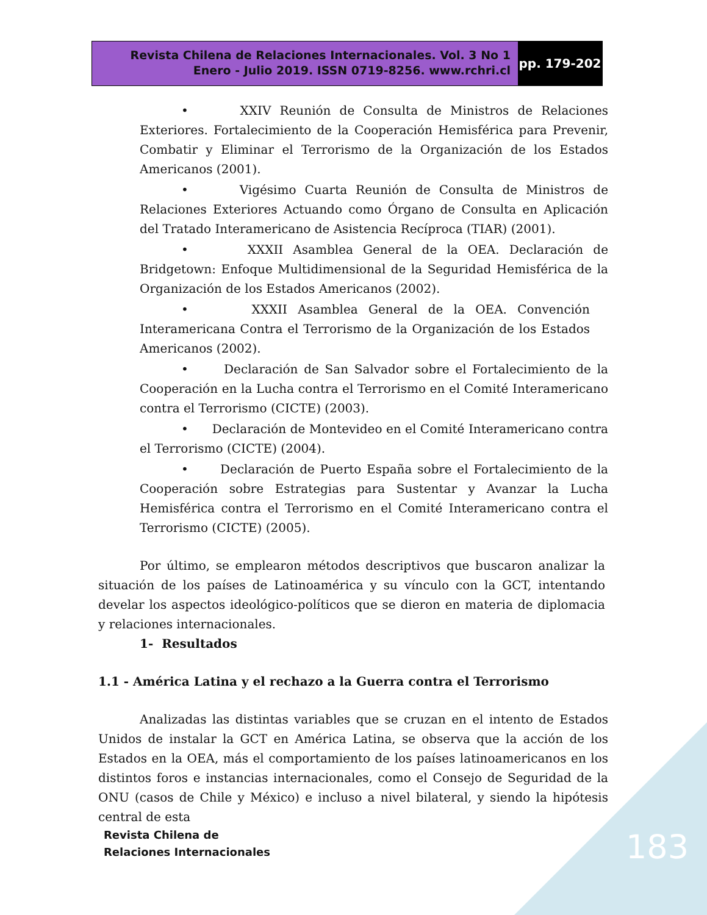Revista Chilena de Relaciones Internacionales. Vol. 3 No 1
Enero - Julio 2019. ISSN 0719-8256. www.rchri.cl
pp. 179-202
• XXIV Reunión de Consulta de Ministros de Relaciones Exteriores. Fortalecimiento de la Cooperación Hemisférica para Prevenir, Combatir y Eliminar el Terrorismo de la Organización de los Estados Americanos (2001).
• Vigésimo Cuarta Reunión de Consulta de Ministros de Relaciones Exteriores Actuando como Órgano de Consulta en Aplicación del Tratado Interamericano de Asistencia Recíproca (TIAR) (2001).
• XXXII Asamblea General de la OEA. Declaración de Bridgetown: Enfoque Multidimensional de la Seguridad Hemisférica de la Organización de los Estados Americanos (2002).
• XXXII Asamblea General de la OEA. Convención Interamericana Contra el Terrorismo de la Organización de los Estados Americanos (2002).
• Declaración de San Salvador sobre el Fortalecimiento de la Cooperación en la Lucha contra el Terrorismo en el Comité Interamericano contra el Terrorismo (CICTE) (2003).
• Declaración de Montevideo en el Comité Interamericano contra el Terrorismo (CICTE) (2004).
• Declaración de Puerto España sobre el Fortalecimiento de la Cooperación sobre Estrategias para Sustentar y Avanzar la Lucha Hemisférica contra el Terrorismo en el Comité Interamericano contra el Terrorismo (CICTE) (2005).
Por último, se emplearon métodos descriptivos que buscaron analizar la situación de los países de Latinoamérica y su vínculo con la GCT, intentando develar los aspectos ideológico-políticos que se dieron en materia de diplomacia y relaciones internacionales.
1- Resultados
1.1 - América Latina y el rechazo a la Guerra contra el Terrorismo
Analizadas las distintas variables que se cruzan en el intento de Estados Unidos de instalar la GCT en América Latina, se observa que la acción de los Estados en la OEA, más el comportamiento de los países latinoamericanos en los distintos foros e instancias internacionales, como el Consejo de Seguridad de la ONU (casos de Chile y México) e incluso a nivel bilateral, y siendo la hipótesis central de esta
Revista Chilena de
Relaciones Internacionales
183